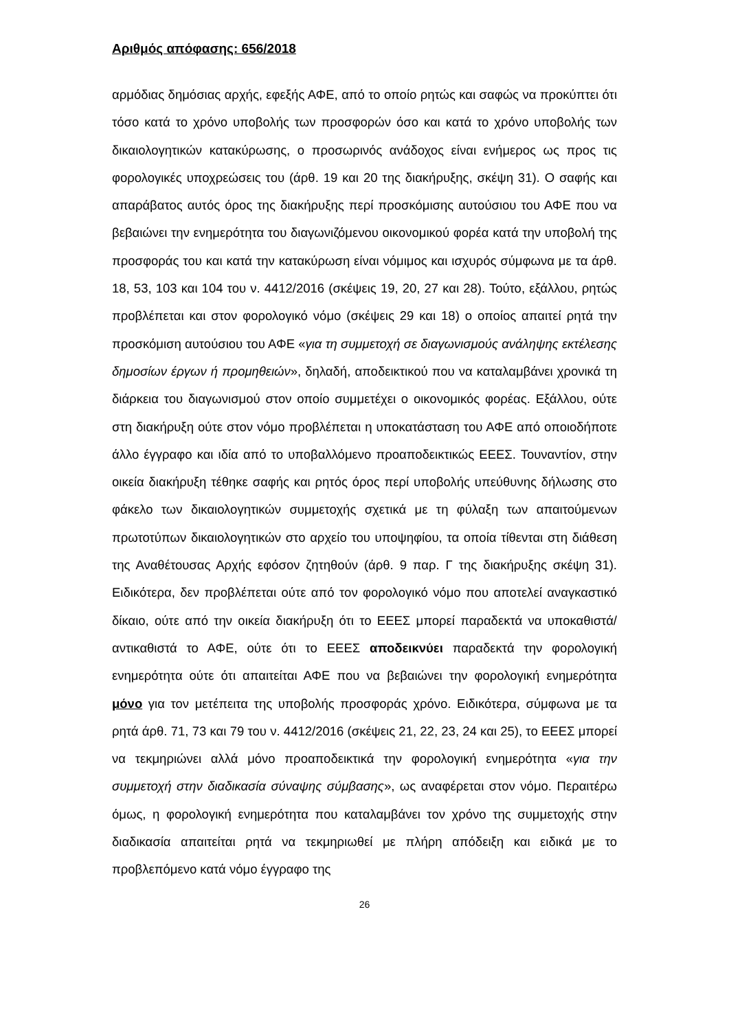Αριθμός απόφασης: 656/2018
αρμόδιας δημόσιας αρχής, εφεξής ΑΦΕ, από το οποίο ρητώς και σαφώς να προκύπτει ότι τόσο κατά το χρόνο υποβολής των προσφορών όσο και κατά το χρόνο υποβολής των δικαιολογητικών κατακύρωσης, ο προσωρινός ανάδοχος είναι ενήμερος ως προς τις φορολογικές υποχρεώσεις του (άρθ. 19 και 20 της διακήρυξης, σκέψη 31). Ο σαφής και απαράβατος αυτός όρος της διακήρυξης περί προσκόμισης αυτούσιου του ΑΦΕ που να βεβαιώνει την ενημερότητα του διαγωνιζόμενου οικονομικού φορέα κατά την υποβολή της προσφοράς του και κατά την κατακύρωση είναι νόμιμος και ισχυρός σύμφωνα με τα άρθ. 18, 53, 103 και 104 του ν. 4412/2016 (σκέψεις 19, 20, 27 και 28). Τούτο, εξάλλου, ρητώς προβλέπεται και στον φορολογικό νόμο (σκέψεις 29 και 18) ο οποίος απαιτεί ρητά την προσκόμιση αυτούσιου του ΑΦΕ «για τη συμμετοχή σε διαγωνισμούς ανάληψης εκτέλεσης δημοσίων έργων ή προμηθειών», δηλαδή, αποδεικτικού που να καταλαμβάνει χρονικά τη διάρκεια του διαγωνισμού στον οποίο συμμετέχει ο οικονομικός φορέας. Εξάλλου, ούτε στη διακήρυξη ούτε στον νόμο προβλέπεται η υποκατάσταση του ΑΦΕ από οποιοδήποτε άλλο έγγραφο και ιδία από το υποβαλλόμενο προαποδεικτικώς ΕΕΕΣ. Τουναντίον, στην οικεία διακήρυξη τέθηκε σαφής και ρητός όρος περί υποβολής υπεύθυνης δήλωσης στο φάκελο των δικαιολογητικών συμμετοχής σχετικά με τη φύλαξη των απαιτούμενων πρωτοτύπων δικαιολογητικών στο αρχείο του υποψηφίου, τα οποία τίθενται στη διάθεση της Αναθέτουσας Αρχής εφόσον ζητηθούν (άρθ. 9 παρ. Γ της διακήρυξης σκέψη 31). Ειδικότερα, δεν προβλέπεται ούτε από τον φορολογικό νόμο που αποτελεί αναγκαστικό δίκαιο, ούτε από την οικεία διακήρυξη ότι το ΕΕΕΣ μπορεί παραδεκτά να υποκαθιστά/αντικαθιστά το ΑΦΕ, ούτε ότι το ΕΕΕΣ αποδεικνύει παραδεκτά την φορολογική ενημερότητα ούτε ότι απαιτείται ΑΦΕ που να βεβαιώνει την φορολογική ενημερότητα μόνο για τον μετέπειτα της υποβολής προσφοράς χρόνο. Ειδικότερα, σύμφωνα με τα ρητά άρθ. 71, 73 και 79 του ν. 4412/2016 (σκέψεις 21, 22, 23, 24 και 25), το ΕΕΕΣ μπορεί να τεκμηριώνει αλλά μόνο προαποδεικτικά την φορολογική ενημερότητα «για την συμμετοχή στην διαδικασία σύναψης σύμβασης», ως αναφέρεται στον νόμο. Περαιτέρω όμως, η φορολογική ενημερότητα που καταλαμβάνει τον χρόνο της συμμετοχής στην διαδικασία απαιτείται ρητά να τεκμηριωθεί με πλήρη απόδειξη και ειδικά με το προβλεπόμενο κατά νόμο έγγραφο της
26